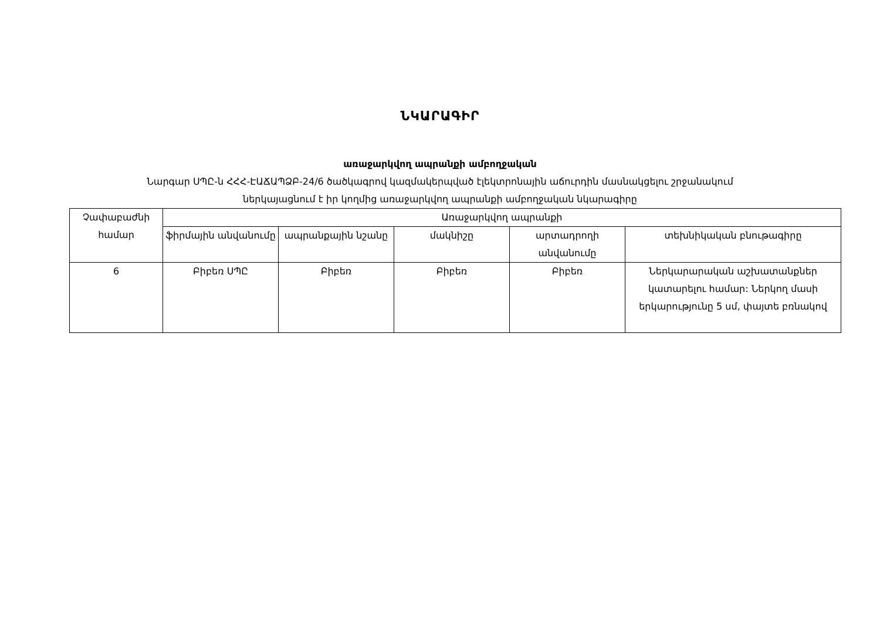ՆԿԱՐԱԳԻՐ
առաջարկվող ապրանքի ամբողջական
Նարգար ՍՊԸ-ն ՀՀՀ-ԷԱՃԱՊՁԲ-24/6 ծածկագրով կազմակերպված էլեկտրոնային աճուրդին մասնակցելու շրջանակում
ներկայացնում է իր կողմից առաջարկվող ապրանքի ամբողջական նկարագիրը
| Չափաբաժնի համար | Առաջարկվող ապրանքի | | | | |
| --- | --- | --- | --- | --- | --- |
| | ֆիրմային անվանումը | ապրանքային նշանը | մակնիշը | արտադրողի անվանումը | տեխնիկական բնութագիրը |
| 6 | Բիբեռ ՍՊԸ | Բիբեռ | Բիբեռ | Բիբեռ | Ներկարարական աշխատանքներ կատարելու համար: Ներկող մասի երկարությունը 5 սմ, փայտե բռնակով |